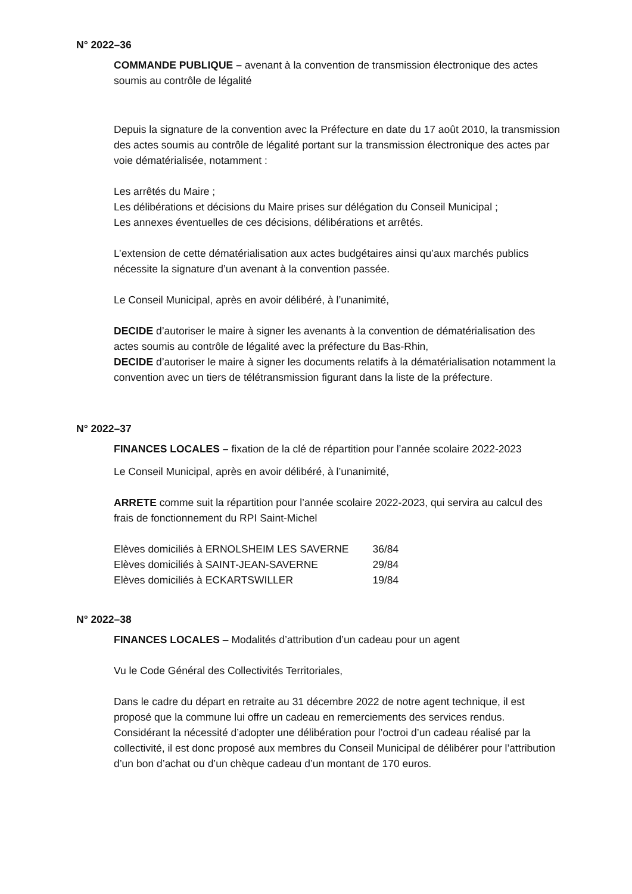N° 2022–36
COMMANDE PUBLIQUE – avenant à la convention de transmission électronique des actes soumis au contrôle de légalité
Depuis la signature de la convention avec la Préfecture en date du 17 août 2010, la transmission des actes soumis au contrôle de légalité portant sur la transmission électronique des actes par voie dématérialisée, notamment :
Les arrêtés du Maire ;
Les délibérations et décisions du Maire prises sur délégation du Conseil Municipal ;
Les annexes éventuelles de ces décisions, délibérations et arrêtés.
L’extension de cette dématérialisation aux actes budgétaires ainsi qu’aux marchés publics nécessite la signature d’un avenant à la convention passée.
Le Conseil Municipal, après en avoir délibéré, à l’unanimité,
DECIDE d’autoriser le maire à signer les avenants à la convention de dématérialisation des actes soumis au contrôle de légalité avec la préfecture du Bas-Rhin,
DECIDE d’autoriser le maire à signer les documents relatifs à la dématérialisation notamment la convention avec un tiers de télétransmission figurant dans la liste de la préfecture.
N° 2022–37
FINANCES LOCALES – fixation de la clé de répartition pour l’année scolaire 2022-2023
Le Conseil Municipal, après en avoir délibéré, à l’unanimité,
ARRETE comme suit la répartition pour l’année scolaire 2022-2023, qui servira au calcul des frais de fonctionnement du RPI Saint-Michel
| Elèves domiciliés à ERNOLSHEIM LES SAVERNE | 36/84 |
| Elèves domiciliés à SAINT-JEAN-SAVERNE | 29/84 |
| Elèves domiciliés à ECKARTSWILLER | 19/84 |
N° 2022–38
FINANCES LOCALES – Modalités d’attribution d’un cadeau pour un agent
Vu le Code Général des Collectivités Territoriales,
Dans le cadre du départ en retraite au 31 décembre 2022 de notre agent technique, il est proposé que la commune lui offre un cadeau en remerciements des services rendus.
Considérant la nécessité d’adopter une délibération pour l’octroi d’un cadeau réalisé par la collectivité, il est donc proposé aux membres du Conseil Municipal de délibérer pour l’attribution d’un bon d’achat ou d’un chèque cadeau d’un montant de 170 euros.